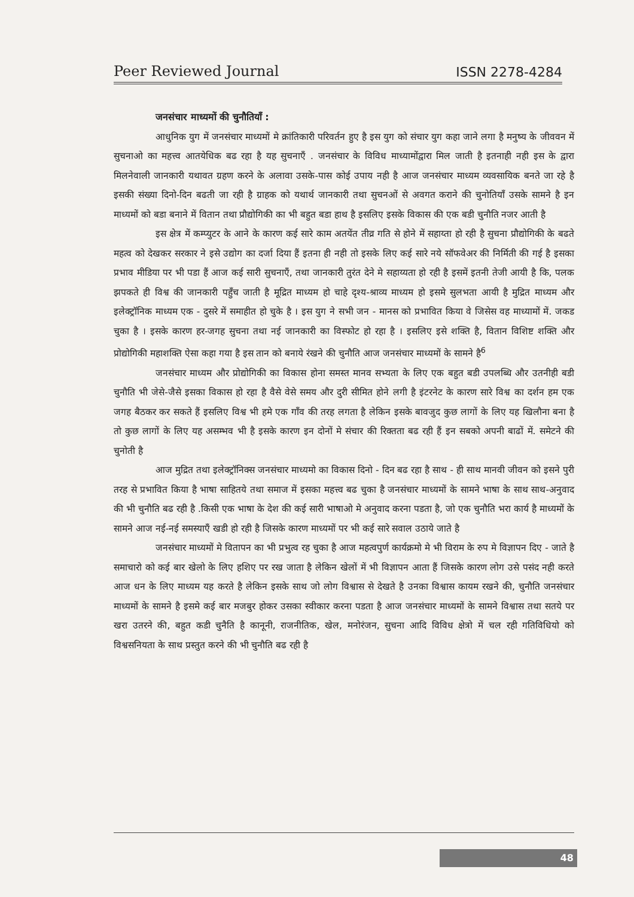Peer Reviewed Journal ISSN 2278-4284
जनसंचार माध्यमों की चुनौतियाँ :
आधुनिक युग में जनसंचार माध्यमों मे क्रांतिकारी परिवर्तन हुए है इस युग को संचार युग कहा जाने लगा है मनुष्य के जीववन में सुचनाओ का महत्त्व आतयेधिक बढ रहा है यह सुचनाएँ . जनसंचार के विविध माध्यामोंद्वारा मिल जाती है इतनाही नही इस के द्वारा मिलनेवाली जानकारी यथावत ग्रहण करने के अलावा उसके-पास कोई उपाय नही है आज जनसंचार माध्यम व्यवसायिक बनते जा रहे है इसकी संख्या दिनो-दिन बढती जा रही है ग्राहक को यथार्थ जानकारी तथा सुचनओं से अवगत कराने की चुनोतियाँ उसके सामने है इन माध्यमों को बडा बनाने में वितान तथा प्रौद्योगिकी का भी बहुत बडा हाथ है इसलिए इसके विकास की एक बडी चुनौति नजर आती है
इस क्षेत्र में कम्प्युटर के आने के कारण कई सारे काम अतयेंत तीव्र गति से होने में सहाय्ता हो रही है सुचना प्रौद्योगिकी के बढते महत्व को देखकर सरकार ने इसे उद्योग का दर्जा दिया हैं इतना ही नही तो इसके लिए कई सारे नये सॉफवेअर की निर्मिती की गई है इसका प्रभाव मीडिया पर भी पडा हैं आज कई सारी सुचनाएँ, तथा जानकारी तुरंत देने मे सहाय्यता हो रही है इसमें इतनी तेजी आयी है कि, पलक झपकते ही विश्व की जानकारी पहुँच जाती है मूद्रित माध्यम हो चाहे दृश्य-श्राव्य माध्यम हो इसमे सुलभता आयी है मुद्रित माध्यम और इलेक्ट्रॉनिक माध्यम एक - दुसरे में समाहीत हो चुके है । इस युग ने सभी जन - मानस को प्रभावित किया वे जिसेस वह माध्यामों में. जकड चुका है । इसके कारण हर-जगह सुचना तथा नई जानकारी का विस्फोट हो रहा है । इसलिए इसे शक्ति है, वितान विशिष्ट शक्ति और प्रोद्योगिकी महाशक्ति ऐसा कहा गया है इस तान को बनाये रंखने की चुनौति आज जनसंचार माध्यमों के सामने है<sup>6</sup>
जनसंचार माध्यम और प्रोद्योगिकी का विकास होना समस्त मानव सभ्यता के लिए एक बहुत बडी उपलब्धि और उतनीही बडी चुनौति भी जेसे-जैसे इसका विकास हो रहा है वैसे वेसे समय और दुरी सीमित होने लगी है इंटरनेट के कारण सारे विश्व का दर्शन हम एक जगह बैठकर कर सकते हैं इसलिए विश्व भी हमे एक गाँव की तरह लगता है लेकिन इसके बावजुद कुछ लागों के लिए यह खिलौना बना है तो कुछ लागों के लिए यह असम्भव भी है इसके कारण इन दोनों मे संचार की रिक्तता बढ रही हैं इन सबको अपनी बाढों में. समेटने की चुनोती है
आज मुद्रित तथा इलेक्ट्रॉनिक्स जनसंचार माध्यमो का विकास दिनो - दिन बढ रहा है साथ - ही साथ मानवी जीवन को इसने पुरी तरह से प्रभावित किया है भाषा साहितये तथा समाज में इसका महत्त्व बढ चुका है जनसंचार माध्यमों के सामने भाषा के साथ साथ-अनुवाद की भी चुनौति बढ रही है .किसी एक भाषा के देश की कई सारी भाषाओ मे अनुवाद करना पडता है, जो एक चुनौति भरा कार्य है माध्यमों के सामने आज नई-नई समस्याएँ खडी हो रही है जिसके कारण माध्यमों पर भी कई सारे सवाल उठाये जाते है
जनसंचार माध्यमों मे वितापन का भी प्रभुत्व रह चुका है आज महत्वपुर्ण कार्यक्रमो मे भी विराम के रुप मे विज्ञापन दिए - जाते है समाचारो को कई बार खेलो के लिए हशिए पर रख जाता है लेकिन खेलों में भी विज्ञापन आता हैं जिसके कारण लोग उसे पसंद नही करते आज धन के लिए माध्यम यह करते है लेकिन इसके साथ जो लोग विश्वास से देखते है उनका विश्वास कायम रखने की, चुनौति जनसंचार माध्यमों के सामने है इसमे कई बार मजबुर होकर उसका स्वीकार करना पडता है आज जनसंचार माध्यमों के सामने विश्वास तथा सतये पर खरा उतरने की, बहुत कडी चुनैति है कानूनी, राजनीतिक, खेल, मनोरंजन, सुचना आदि विविध क्षेत्रो में चल रही गतिविधियो को विश्वसनियता के साथ प्रस्तुत करने की भी चुनौति बढ रही है
48